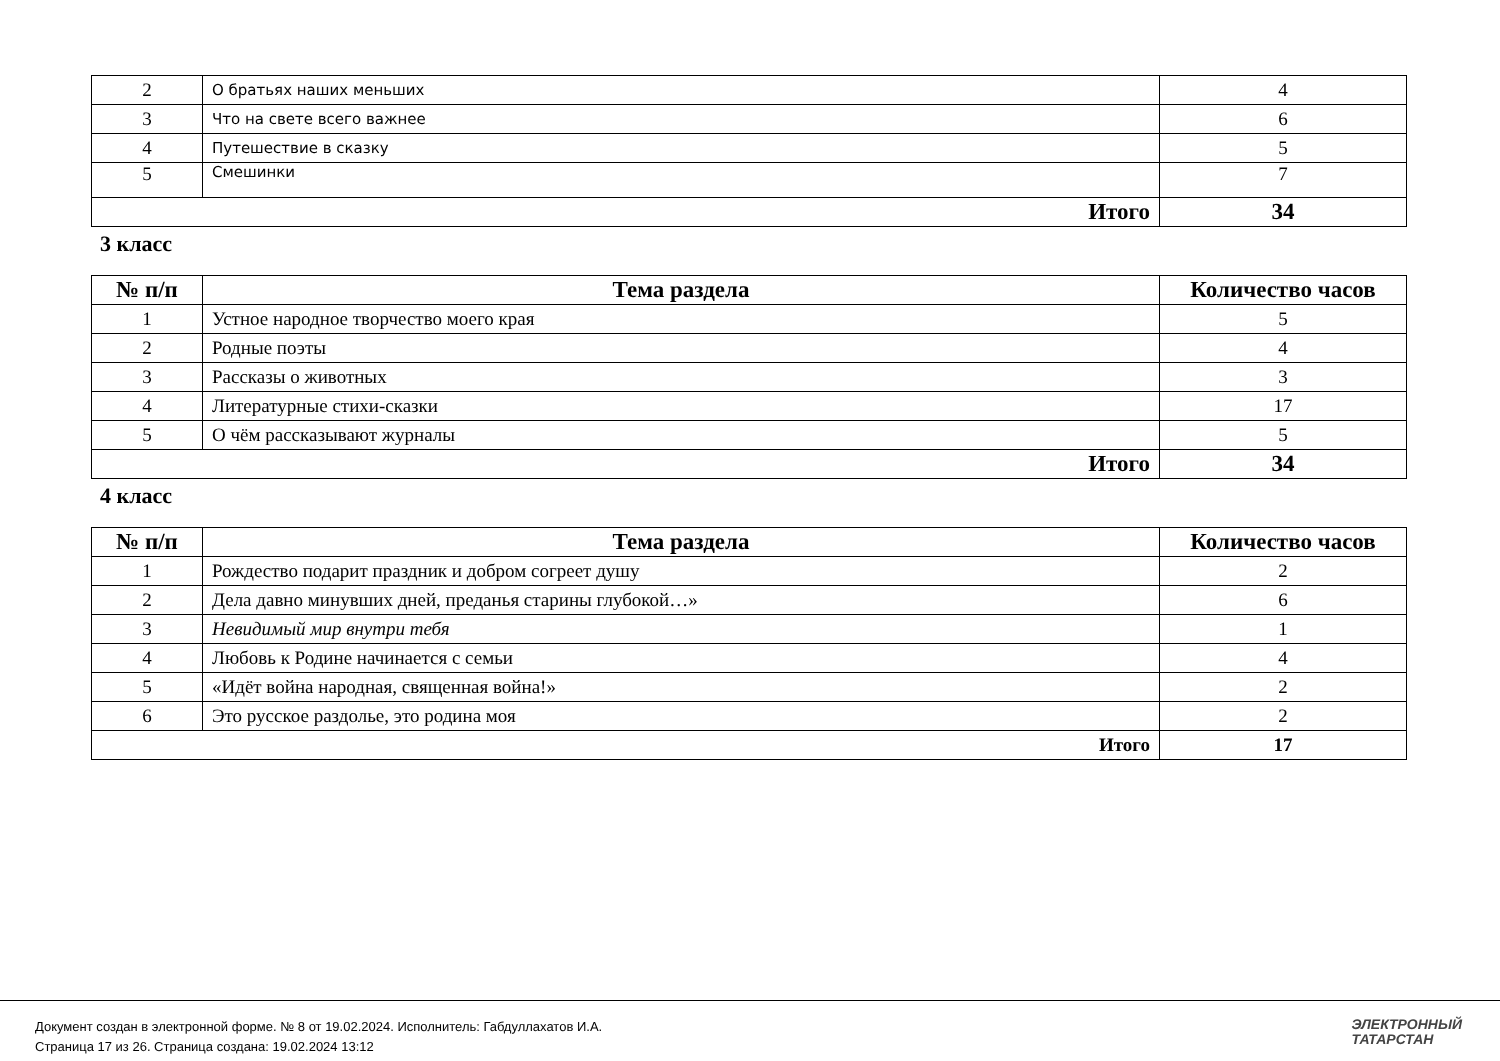| 2 | О братьях наших меньших | 4 |
| 3 | Что на свете всего важнее | 6 |
| 4 | Путешествие в сказку | 5 |
| 5 | Смешинки | 7 |
| Итого | | 34 |
3 класс
| № п/п | Тема раздела | Количество часов |
| --- | --- | --- |
| 1 | Устное народное творчество моего края | 5 |
| 2 | Родные поэты | 4 |
| 3 | Рассказы о животных | 3 |
| 4 | Литературные стихи-сказки | 17 |
| 5 | О чём рассказывают журналы | 5 |
| Итого | | 34 |
4 класс
| № п/п | Тема раздела | Количество часов |
| --- | --- | --- |
| 1 | Рождество подарит праздник и добром согреет душу | 2 |
| 2 | Дела давно минувших дней, преданья старины глубокой…» | 6 |
| 3 | Невидимый мир внутри тебя | 1 |
| 4 | Любовь к Родине начинается с семьи | 4 |
| 5 | «Идёт война народная, священная война!» | 2 |
| 6 | Это русское раздолье, это родина моя | 2 |
| Итого | | 17 |
Документ создан в электронной форме. № 8 от 19.02.2024. Исполнитель: Габдуллахатов И.А.
Страница 17 из 26. Страница создана: 19.02.2024 13:12
ЭЛЕКТРОННЫЙ
ТАТАРСТАН